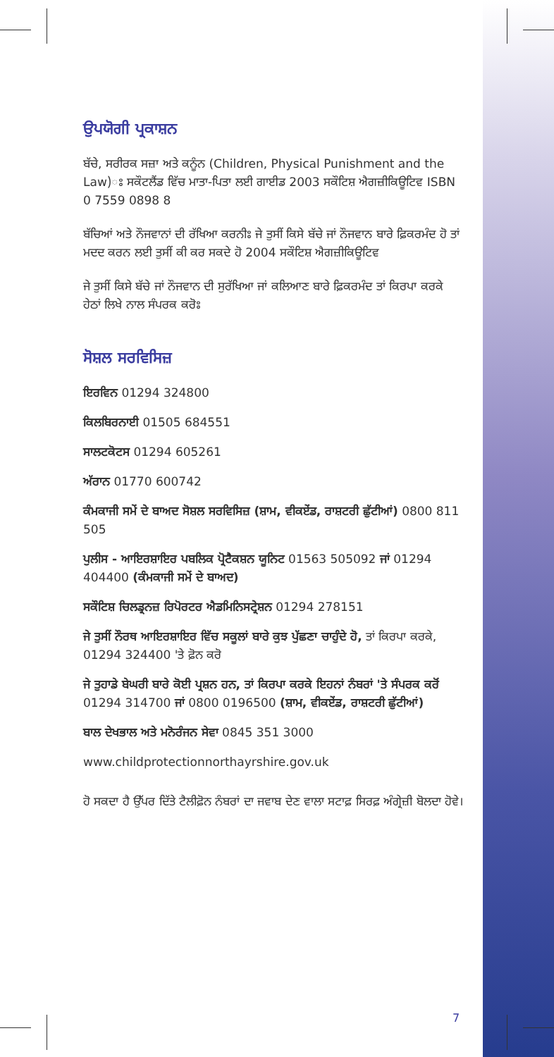ਉਪਯੋਗੀ ਪ੍ਰਕਾਸ਼ਨ
ਬੱਚੇ, ਸਰੀਰਕ ਸਜ਼ਾ ਅਤੇ ਕਨੂੰਨ (Children, Physical Punishment and the Law)ਃ ਸਕੌਟਲੈਂਡ ਵਿੱਚ ਮਾਤਾ-ਪਿਤਾ ਲਈ ਗਾਈਡ 2003 ਸਕੌਟਿਸ਼ ਐਗਜ਼ੀਕਿਊਟਿਵ ISBN 0 7559 0898 8
ਬੱਚਿਆਂ ਅਤੇ ਨੌਜਵਾਨਾਂ ਦੀ ਰੱਖਿਆ ਕਰਨੀਃ ਜੇ ਤੁਸੀਂ ਕਿਸੇ ਬੱਚੇ ਜਾਂ ਨੌਜਵਾਨ ਬਾਰੇ ਫ਼ਿਕਰਮੰਦ ਹੋ ਤਾਂ ਮਦਦ ਕਰਨ ਲਈ ਤੁਸੀਂ ਕੀ ਕਰ ਸਕਦੇ ਹੋ 2004 ਸਕੌਟਿਸ਼ ਐਗਜ਼ੀਕਿਊਟਿਵ
ਜੇ ਤੁਸੀਂ ਕਿਸੇ ਬੱਚੇ ਜਾਂ ਨੌਜਵਾਨ ਦੀ ਸੁਰੱਖਿਆ ਜਾਂ ਕਲਿਆਣ ਬਾਰੇ ਫ਼ਿਕਰਮੰਦ ਤਾਂ ਕਿਰਪਾ ਕਰਕੇ ਹੇਠਾਂ ਲਿਖੇ ਨਾਲ ਸੰਪਰਕ ਕਰੋਃ
ਸੋਸ਼ਲ ਸਰਵਿਸਿਜ਼
ਇਰਵਿਨ 01294 324800
ਕਿਲਬਿਰਨਾਈ 01505 684551
ਸਾਲਟਕੋਟਸ 01294 605261
ਅੱਰਾਨ 01770 600742
ਕੰਮਕਾਜੀ ਸਮੇਂ ਦੇ ਬਾਅਦ ਸੋਸ਼ਲ ਸਰਵਿਸਿਜ਼ (ਸ਼ਾਮ, ਵੀਕਏਂਡ, ਰਾਸ਼ਟਰੀ ਛੁੱਟੀਆਂ) 0800 811 505
ਪੁਲੀਸ - ਆਇਰਸ਼ਾਇਰ ਪਬਲਿਕ ਪ੍ਰੋਟੈਕਸ਼ਨ ਯੂਨਿਟ 01563 505092 ਜਾਂ 01294 404400 (ਕੰਮਕਾਜੀ ਸਮੇਂ ਦੇ ਬਾਅਦ)
ਸਕੌਟਿਸ਼ ਚਿਲਡ੍ਰਨਜ਼ ਰਿਪੋਰਟਰ ਐਡਮਿਨਿਸਟ੍ਰੇਸ਼ਨ 01294 278151
ਜੇ ਤੁਸੀਂ ਨੌਰਥ ਆਇਰਸ਼ਾਇਰ ਵਿੱਚ ਸਕੂਲਾਂ ਬਾਰੇ ਕੁਝ ਪੁੱਛਣਾ ਚਾਹੁੰਦੇ ਹੋ, ਤਾਂ ਕਿਰਪਾ ਕਰਕੇ, 01294 324400 'ਤੇ ਫ਼ੋਨ ਕਰੋ
ਜੇ ਤੁਹਾਡੇ ਬੇਘਰੀ ਬਾਰੇ ਕੋਈ ਪ੍ਰਸ਼ਨ ਹਨ, ਤਾਂ ਕਿਰਪਾ ਕਰਕੇ ਇਹਨਾਂ ਨੰਬਰਾਂ 'ਤੇ ਸੰਪਰਕ ਕਰੋਂ 01294 314700 ਜਾਂ 0800 0196500 (ਸ਼ਾਮ, ਵੀਕਏਂਡ, ਰਾਸ਼ਟਰੀ ਛੁੱਟੀਆਂ)
ਬਾਲ ਦੇਖਭਾਲ ਅਤੇ ਮਨੋਰੰਜਨ ਸੇਵਾ 0845 351 3000
www.childprotectionnorthayrshire.gov.uk
ਹੋ ਸਕਦਾ ਹੈ ਉੱਪਰ ਦਿੱਤੇ ਟੈਲੀਫ਼ੋਨ ਨੰਬਰਾਂ ਦਾ ਜਵਾਬ ਦੇਣ ਵਾਲਾ ਸਟਾਫ਼ ਸਿਰਫ਼ ਅੰਗ੍ਰੇਜ਼ੀ ਬੋਲਦਾ ਹੋਵੇ।
7